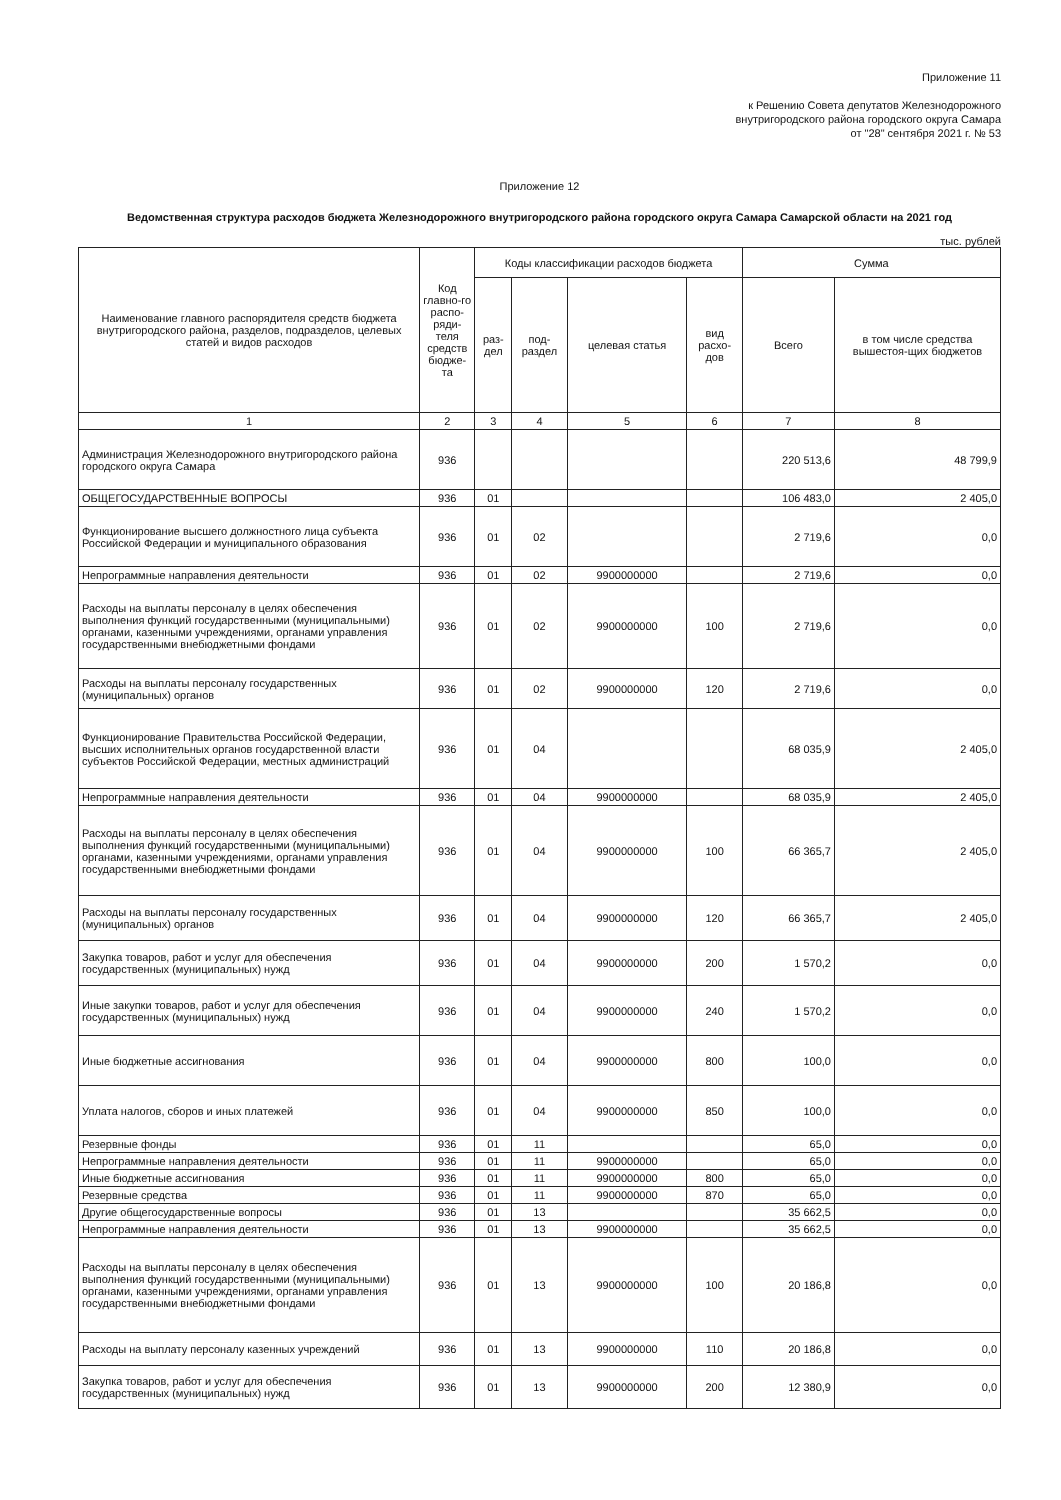Приложение 11
к Решению Совета депутатов Железнодорожного
внутригородского района городского округа Самара
от "28" сентября 2021 г. № 53
Приложение 12
Ведомственная структура расходов бюджета Железнодорожного внутригородского района городского округа Самара Самарской области на 2021 год
тыс. рублей
| Наименование главного распорядителя средств бюджета внутригородского района, разделов, подразделов, целевых статей и видов расходов | Код главно-го распо-ряди-теля средств бюдже-та | Коды классификации расходов бюджета | | | | Сумма | |
| --- | --- | --- | --- | --- | --- | --- | --- |
| | | раз-дел | под-раздел | целевая статья | вид расхо-дов | Всего | в том числе средства вышестоя-щих бюджетов |
| 1 | 2 | 3 | 4 | 5 | 6 | 7 | 8 |
| Администрация Железнодорожного внутригородского района городского округа Самара | 936 | | | | | 220 513,6 | 48 799,9 |
| ОБЩЕГОСУДАРСТВЕННЫЕ ВОПРОСЫ | 936 | 01 | | | | 106 483,0 | 2 405,0 |
| Функционирование высшего должностного лица субъекта Российской Федерации и муниципального образования | 936 | 01 | 02 | | | 2 719,6 | 0,0 |
| Непрограммные направления деятельности | 936 | 01 | 02 | 9900000000 | | 2 719,6 | 0,0 |
| Расходы на выплаты персоналу в целях обеспечения выполнения функций государственными (муниципальными) органами, казенными учреждениями, органами управления государственными внебюджетными фондами | 936 | 01 | 02 | 9900000000 | 100 | 2 719,6 | 0,0 |
| Расходы на выплаты персоналу государственных (муниципальных) органов | 936 | 01 | 02 | 9900000000 | 120 | 2 719,6 | 0,0 |
| Функционирование Правительства Российской Федерации, высших исполнительных органов государственной власти субъектов Российской Федерации, местных администраций | 936 | 01 | 04 | | | 68 035,9 | 2 405,0 |
| Непрограммные направления деятельности | 936 | 01 | 04 | 9900000000 | | 68 035,9 | 2 405,0 |
| Расходы на выплаты персоналу в целях обеспечения выполнения функций государственными (муниципальными) органами, казенными учреждениями, органами управления государственными внебюджетными фондами | 936 | 01 | 04 | 9900000000 | 100 | 66 365,7 | 2 405,0 |
| Расходы на выплаты персоналу государственных (муниципальных) органов | 936 | 01 | 04 | 9900000000 | 120 | 66 365,7 | 2 405,0 |
| Закупка товаров, работ и услуг для обеспечения государственных (муниципальных) нужд | 936 | 01 | 04 | 9900000000 | 200 | 1 570,2 | 0,0 |
| Иные закупки товаров, работ и услуг для обеспечения государственных (муниципальных) нужд | 936 | 01 | 04 | 9900000000 | 240 | 1 570,2 | 0,0 |
| Иные бюджетные ассигнования | 936 | 01 | 04 | 9900000000 | 800 | 100,0 | 0,0 |
| Уплата налогов, сборов и иных платежей | 936 | 01 | 04 | 9900000000 | 850 | 100,0 | 0,0 |
| Резервные фонды | 936 | 01 | 11 | | | 65,0 | 0,0 |
| Непрограммные направления деятельности | 936 | 01 | 11 | 9900000000 | | 65,0 | 0,0 |
| Иные бюджетные ассигнования | 936 | 01 | 11 | 9900000000 | 800 | 65,0 | 0,0 |
| Резервные средства | 936 | 01 | 11 | 9900000000 | 870 | 65,0 | 0,0 |
| Другие общегосударственные вопросы | 936 | 01 | 13 | | | 35 662,5 | 0,0 |
| Непрограммные направления деятельности | 936 | 01 | 13 | 9900000000 | | 35 662,5 | 0,0 |
| Расходы на выплаты персоналу в целях обеспечения выполнения функций государственными (муниципальными) органами, казенными учреждениями, органами управления государственными внебюджетными фондами | 936 | 01 | 13 | 9900000000 | 100 | 20 186,8 | 0,0 |
| Расходы на выплату персоналу казенных учреждений | 936 | 01 | 13 | 9900000000 | 110 | 20 186,8 | 0,0 |
| Закупка товаров, работ и услуг для обеспечения государственных (муниципальных) нужд | 936 | 01 | 13 | 9900000000 | 200 | 12 380,9 | 0,0 |